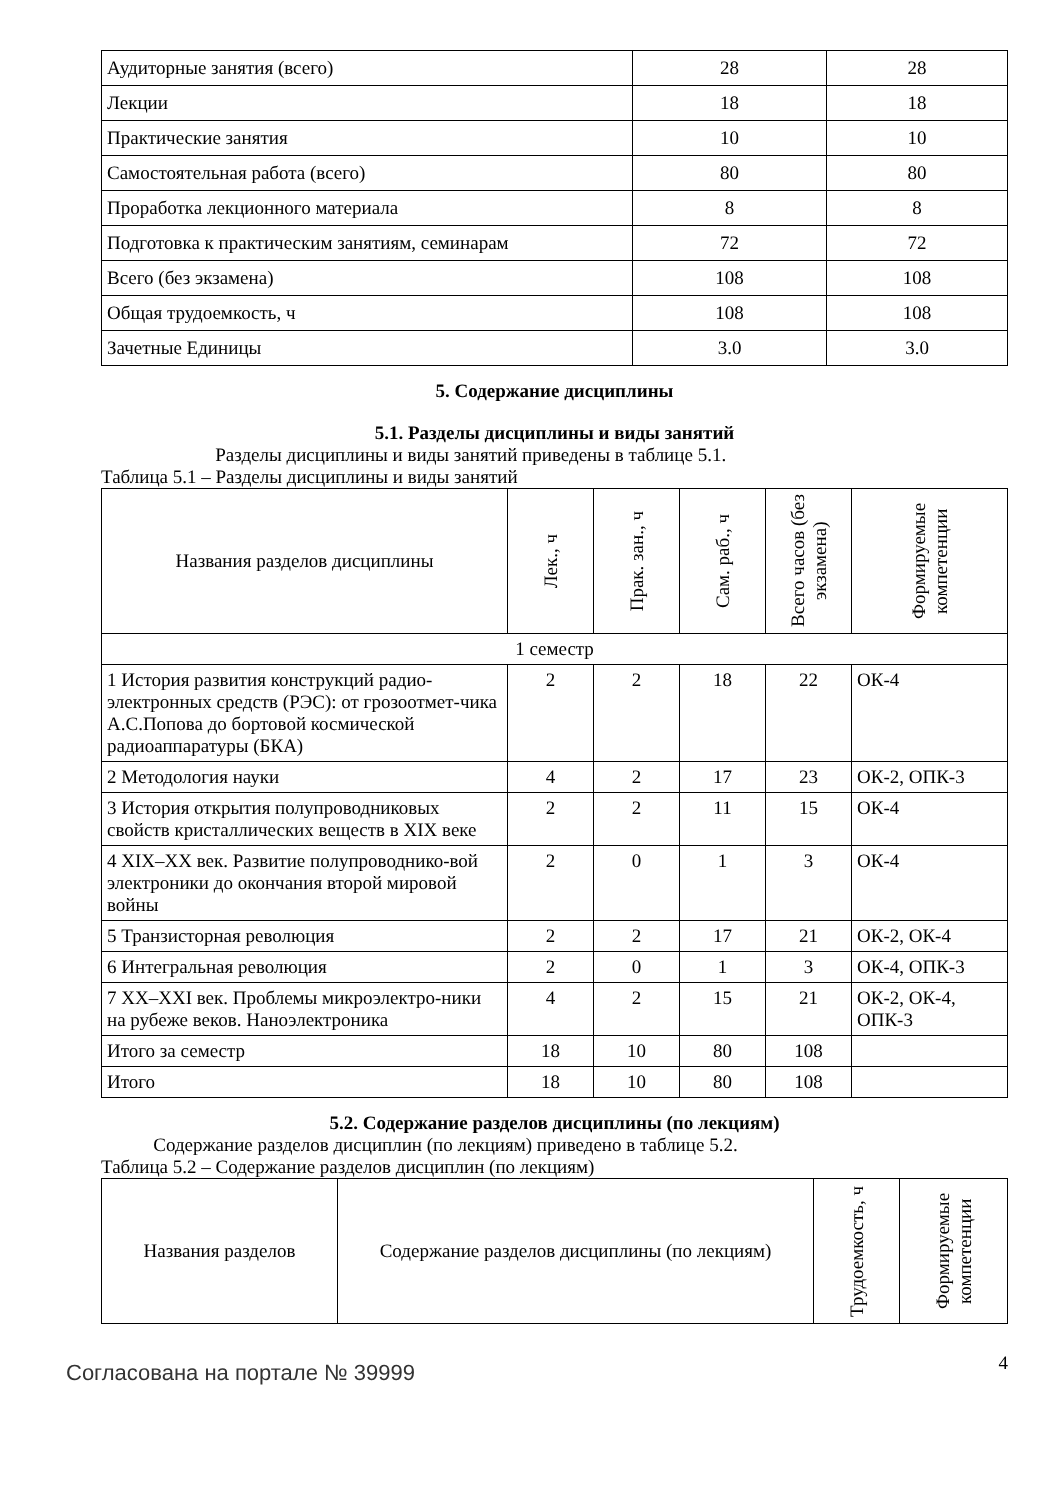| Аудиторные занятия (всего) | 28 | 28 |
| Лекции | 18 | 18 |
| Практические занятия | 10 | 10 |
| Самостоятельная работа (всего) | 80 | 80 |
| Проработка лекционного материала | 8 | 8 |
| Подготовка к практическим занятиям, семинарам | 72 | 72 |
| Всего (без экзамена) | 108 | 108 |
| Общая трудоемкость, ч | 108 | 108 |
| Зачетные Единицы | 3.0 | 3.0 |
5. Содержание дисциплины
5.1. Разделы дисциплины и виды занятий
Разделы дисциплины и виды занятий приведены в таблице 5.1.
Таблица 5.1 – Разделы дисциплины и виды занятий
| Названия разделов дисциплины | Лек., ч | Прак. зан., ч | Сам. раб., ч | Всего часов (без экзамена) | Формируемые компетенции |
| --- | --- | --- | --- | --- | --- |
| 1 семестр | | | | | |
| 1 История развития конструкций радио-электронных средств (РЭС): от грозоотмет-чика А.С.Попова до бортовой космической радиоаппаратуры (БКА) | 2 | 2 | 18 | 22 | ОК-4 |
| 2 Методология науки | 4 | 2 | 17 | 23 | ОК-2, ОПК-3 |
| 3 История открытия полупроводниковых свойств кристаллических веществ в XIX веке | 2 | 2 | 11 | 15 | ОК-4 |
| 4 XIX–XX век. Развитие полупроводнико-вой электроники до окончания второй мировой войны | 2 | 0 | 1 | 3 | ОК-4 |
| 5 Транзисторная революция | 2 | 2 | 17 | 21 | ОК-2, ОК-4 |
| 6 Интегральная революция | 2 | 0 | 1 | 3 | ОК-4, ОПК-3 |
| 7 XX–XXI век. Проблемы микроэлектро-ники на рубеже веков. Наноэлектроника | 4 | 2 | 15 | 21 | ОК-2, ОК-4, ОПК-3 |
| Итого за семестр | 18 | 10 | 80 | 108 | |
| Итого | 18 | 10 | 80 | 108 | |
5.2. Содержание разделов дисциплины (по лекциям)
Содержание разделов дисциплин (по лекциям) приведено в таблице 5.2.
Таблица 5.2 – Содержание разделов дисциплин (по лекциям)
| Названия разделов | Содержание разделов дисциплины (по лекциям) | Трудоемкость, ч | Формируемые компетенции |
| --- | --- | --- | --- |
Согласована на портале № 39999 4